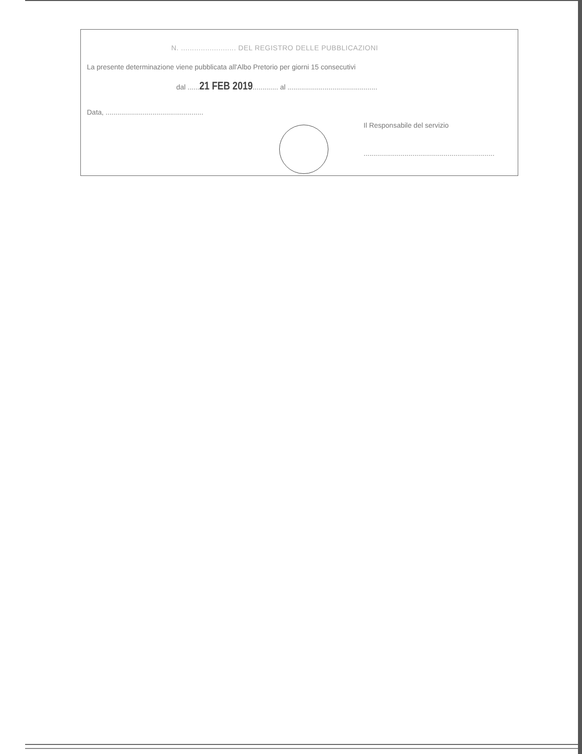N. ......................... DEL REGISTRO DELLE PUBBLICAZIONI
La presente determinazione viene pubblicata all'Albo Pretorio per giorni 15 consecutivi
dal ......21 FEB 2019............. al ..............................................
Data, ..................................................
Il Responsabile del servizio
...................................................................